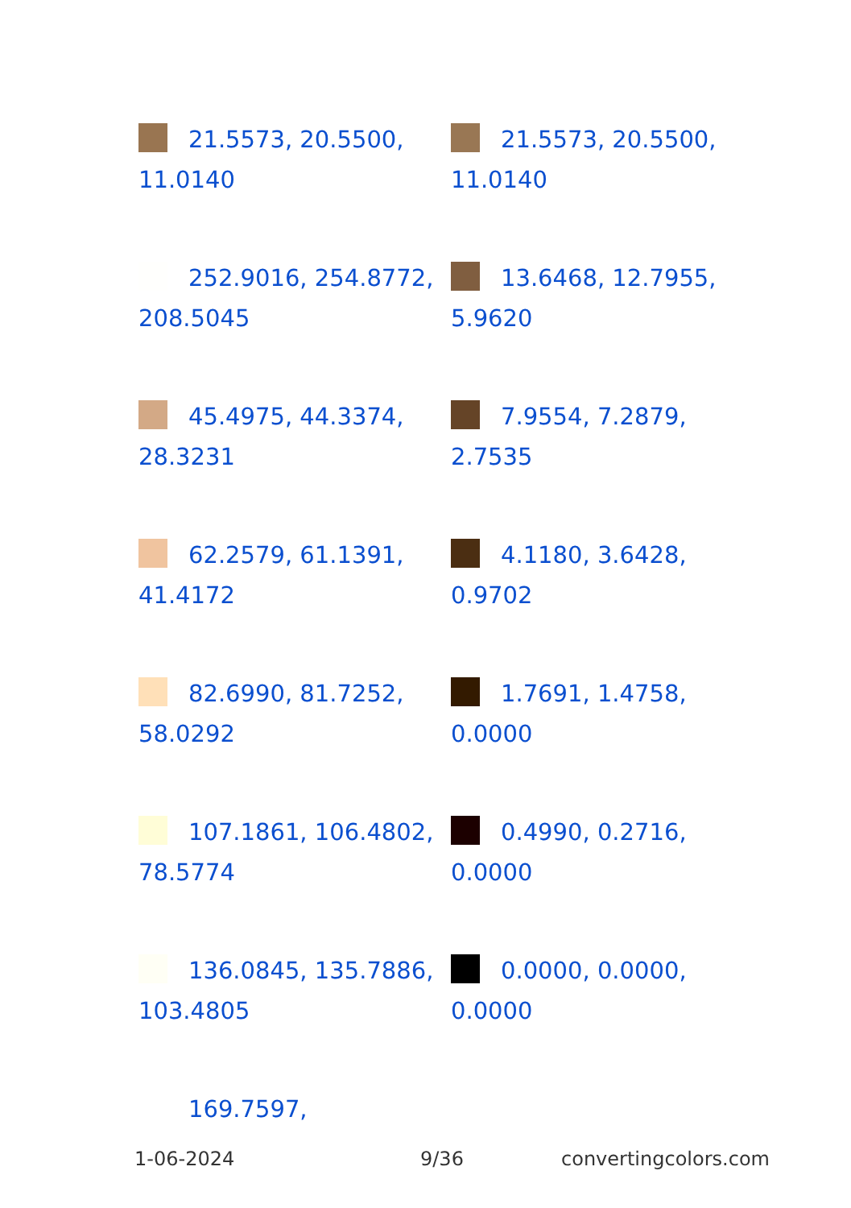21.5573, 20.5500, 11.0140
21.5573, 20.5500, 11.0140
252.9016, 254.8772, 208.5045
13.6468, 12.7955, 5.9620
45.4975, 44.3374, 28.3231
7.9554, 7.2879, 2.7535
62.2579, 61.1391, 41.4172
4.1180, 3.6428, 0.9702
82.6990, 81.7252, 58.0292
1.7691, 1.4758, 0.0000
107.1861, 106.4802, 78.5774
0.4990, 0.2716, 0.0000
136.0845, 135.7886, 103.4805
0.0000, 0.0000, 0.0000
169.7597,
1-06-2024 9/36 convertingcolors.com